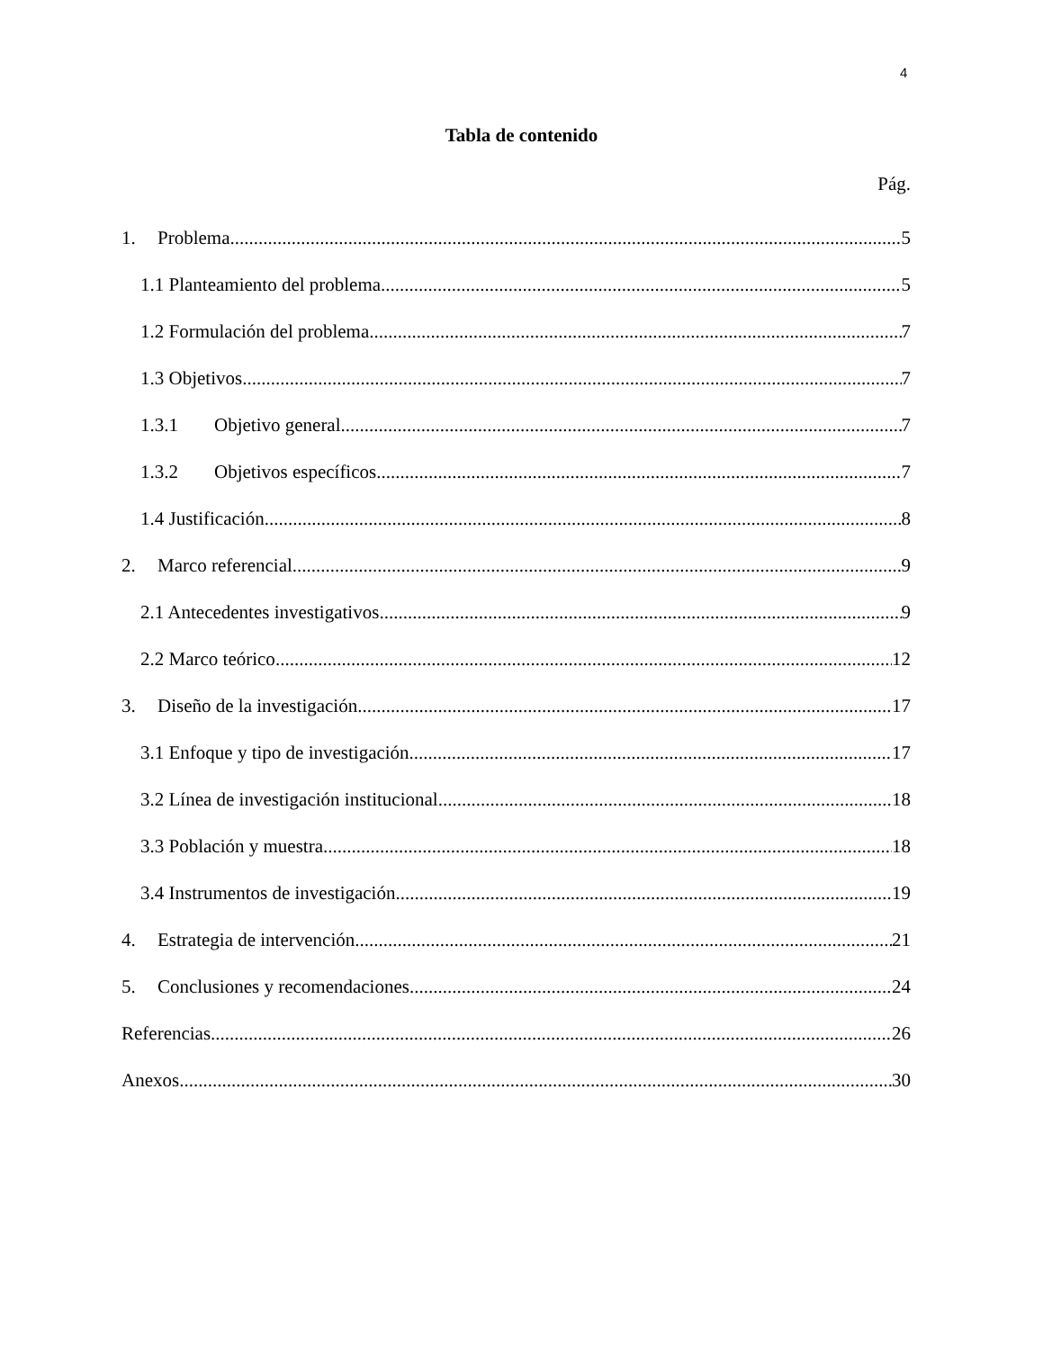4
Tabla de contenido
Pág.
1. Problema 5
1.1 Planteamiento del problema 5
1.2 Formulación del problema 7
1.3 Objetivos 7
1.3.1 Objetivo general 7
1.3.2 Objetivos específicos 7
1.4 Justificación 8
2. Marco referencial 9
2.1 Antecedentes investigativos 9
2.2 Marco teórico 12
3. Diseño de la investigación 17
3.1 Enfoque y tipo de investigación 17
3.2 Línea de investigación institucional 18
3.3 Población y muestra 18
3.4 Instrumentos de investigación 19
4. Estrategia de intervención 21
5. Conclusiones y recomendaciones 24
Referencias 26
Anexos 30